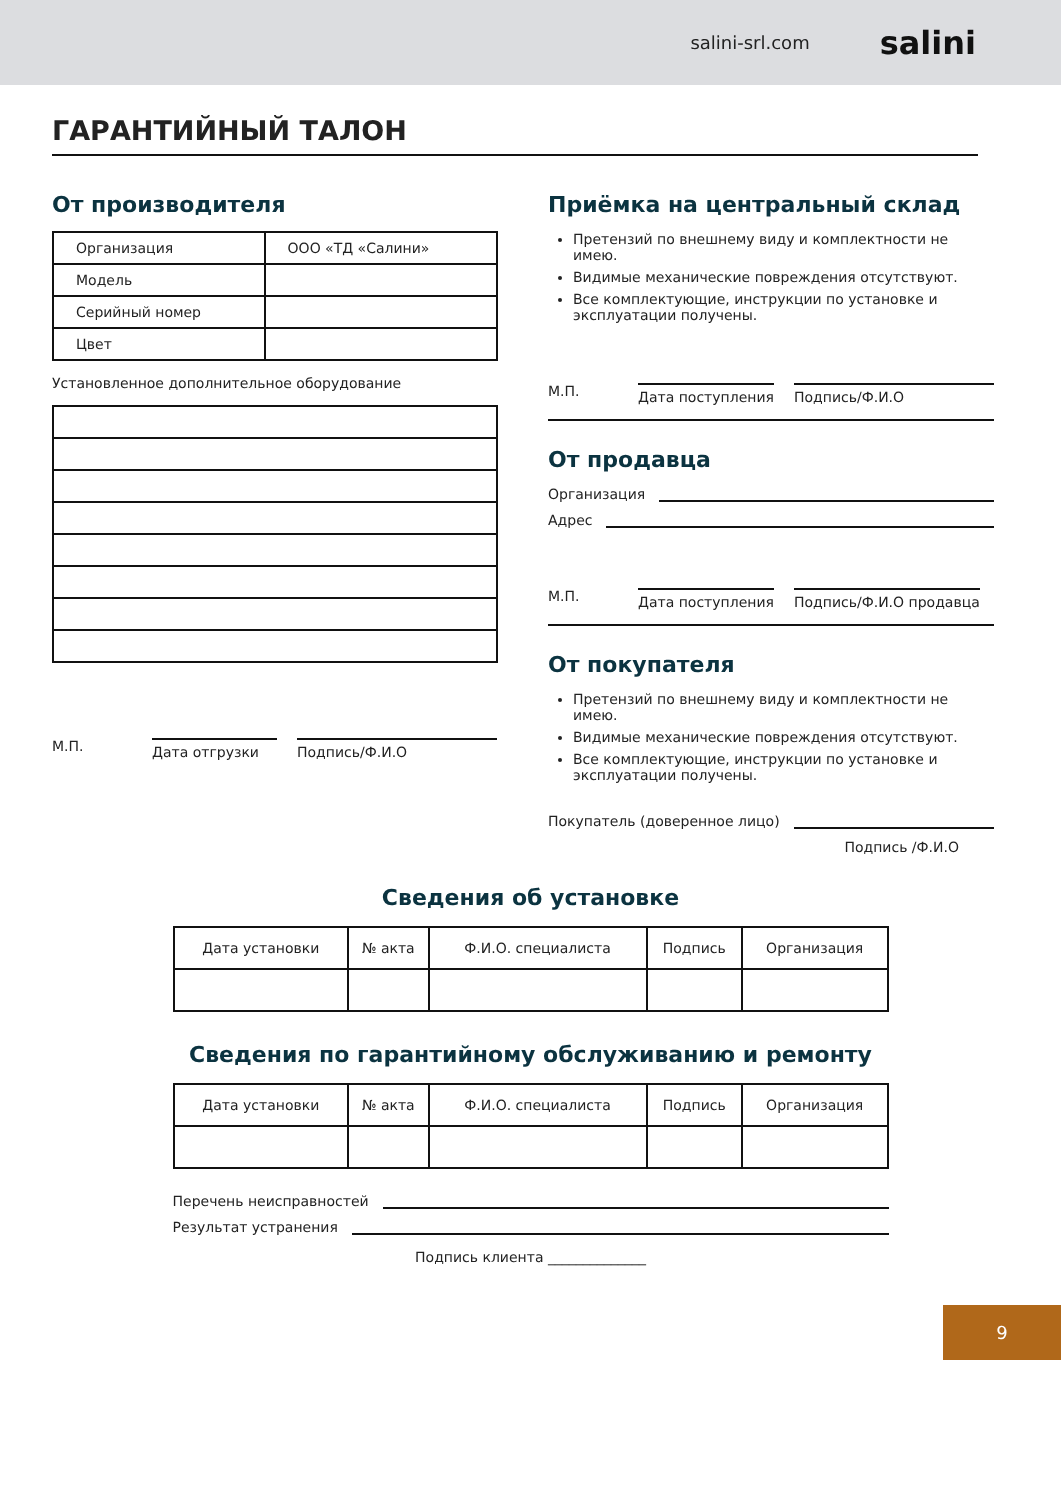salini-srl.com salini
ГАРАНТИЙНЫЙ ТАЛОН
От производителя
| Организация | ООО «ТД «Салини» |
| Модель | |
| Серийный номер | |
| Цвет | |
Установленное дополнительное оборудование
М.П. Дата отгрузки Подпись/Ф.И.О
Приёмка на центральный склад
Претензий по внешнему виду и комплектности не имею.
Видимые механические повреждения отсутствуют.
Все комплектующие, инструкции по установке и эксплуатации получены.
М.П. Дата поступления Подпись/Ф.И.О
От продавца
Организация
Адрес
М.П. Дата поступления Подпись/Ф.И.О продавца
От покупателя
Претензий по внешнему виду и комплектности не имею.
Видимые механические повреждения отсутствуют.
Все комплектующие, инструкции по установке и эксплуатации получены.
Покупатель (доверенное лицо)
Подпись /Ф.И.О
Сведения об установке
| Дата установки | № акта | Ф.И.О. специалиста | Подпись | Организация |
Сведения по гарантийному обслуживанию и ремонту
| Дата установки | № акта | Ф.И.О. специалиста | Подпись | Организация |
Перечень неисправностей
Результат устранения
Подпись клиента ______________
9